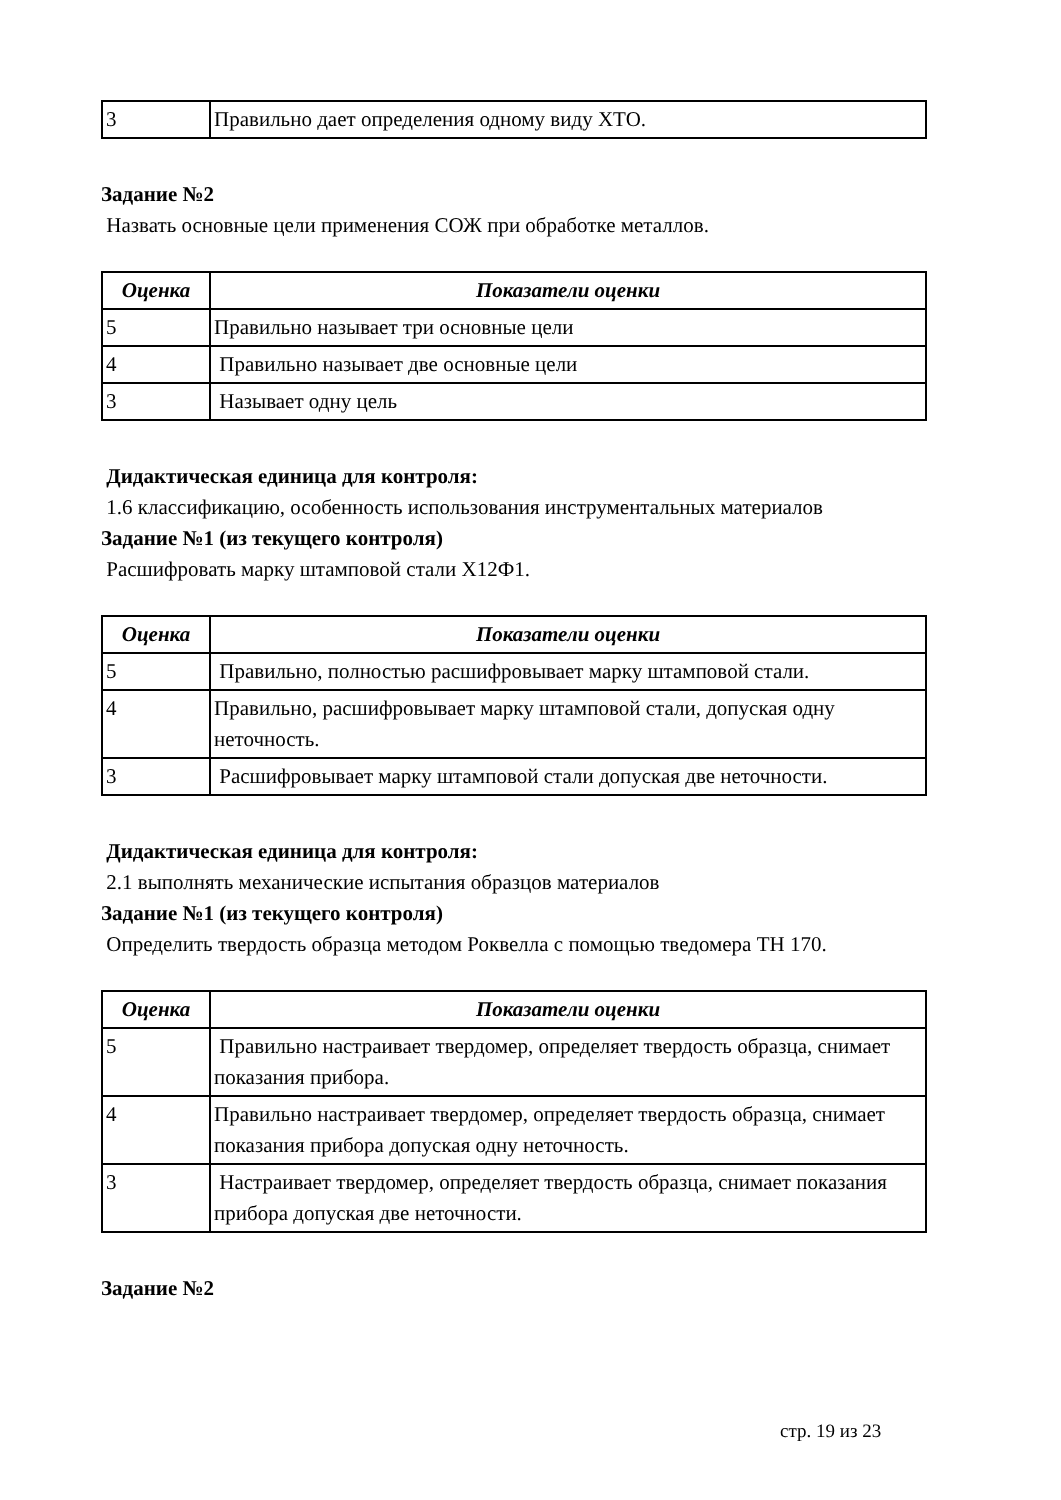| 3 | Правильно дает определения одному виду ХТО. |
Задание №2
Назвать основные цели применения СОЖ при обработке металлов.
| Оценка | Показатели оценки |
| --- | --- |
| 5 | Правильно называет три основные цели |
| 4 | Правильно называет две основные цели |
| 3 | Называет одну цель |
Дидактическая единица для контроля:
1.6 классификацию, особенность использования инструментальных материалов
Задание №1 (из текущего контроля)
Расшифровать марку штамповой стали Х12Ф1.
| Оценка | Показатели оценки |
| --- | --- |
| 5 | Правильно, полностью расшифровывает марку штамповой стали. |
| 4 | Правильно, расшифровывает марку штамповой стали, допуская одну неточность. |
| 3 | Расшифровывает марку штамповой стали допуская две неточности. |
Дидактическая единица для контроля:
2.1 выполнять механические испытания образцов материалов
Задание №1 (из текущего контроля)
Определить твердость образца методом Роквелла с помощью тведомера ТН 170.
| Оценка | Показатели оценки |
| --- | --- |
| 5 | Правильно настраивает твердомер, определяет твердость образца, снимает показания прибора. |
| 4 | Правильно настраивает твердомер, определяет твердость образца, снимает показания прибора допуская одну неточность. |
| 3 | Настраивает твердомер, определяет твердость образца, снимает показания прибора допуская две неточности. |
Задание №2
стр. 19 из 23